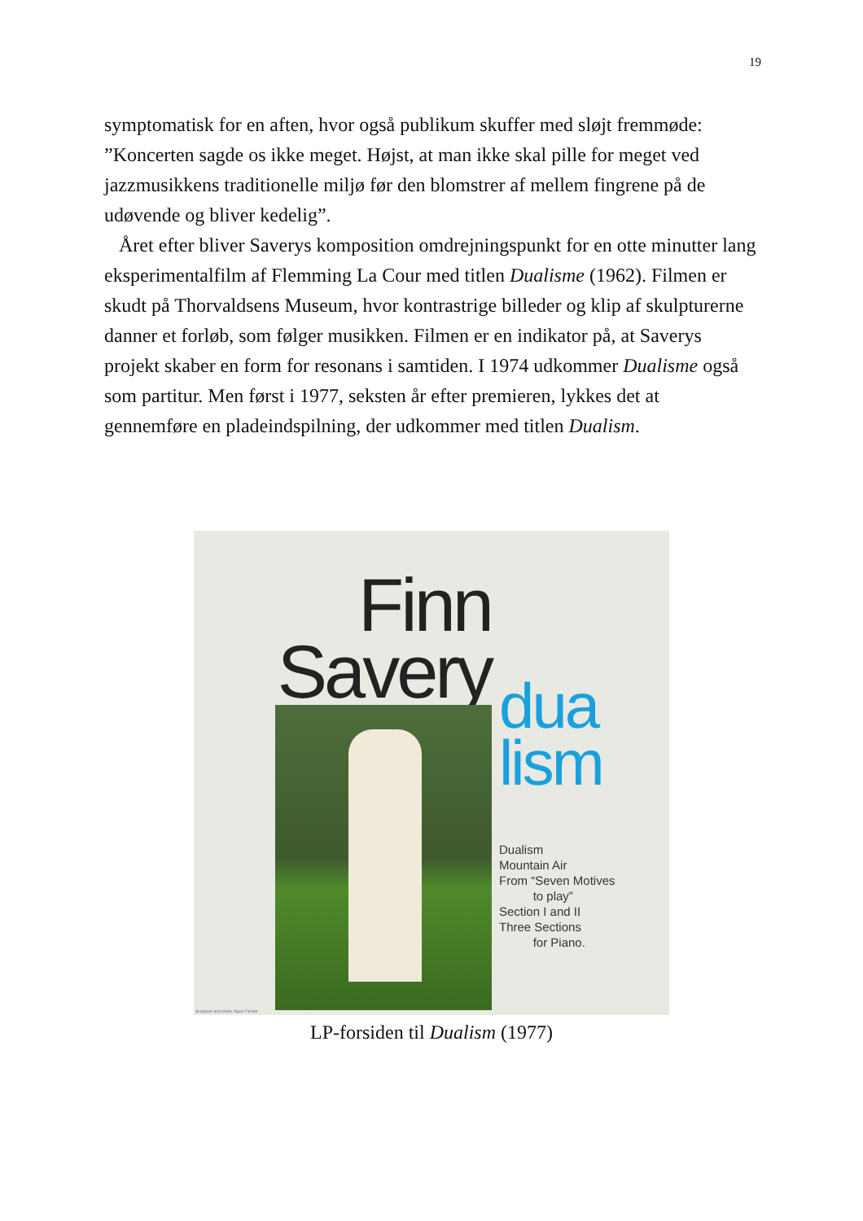19
symptomatisk for en aften, hvor også publikum skuffer med sløjt fremmøde: ”Koncerten sagde os ikke meget. Højst, at man ikke skal pille for meget ved jazzmusikkens traditionelle miljø før den blomstrer af mellem fingrene på de udøvende og bliver kedelig”.
Året efter bliver Saverys komposition omdrejningspunkt for en otte minutter lang eksperimentalfilm af Flemming La Cour med titlen Dualisme (1962). Filmen er skudt på Thorvaldsens Museum, hvor kontrastrige billeder og klip af skulpturerne danner et forløb, som følger musikken. Filmen er en indikator på, at Saverys projekt skaber en form for resonans i samtiden. I 1974 udkommer Dualisme også som partitur. Men først i 1977, seksten år efter premieren, lykkes det at gennemføre en pladeindspilning, der udkommer med titlen Dualism.
Finn Savery
dua
lism
Dualism
Mountain Air
From “Seven Motives
to play”
Section I and II
Three Sections
for Piano.
Sculpture and photo: Egon Fischer
LP-forsiden til Dualism (1977)